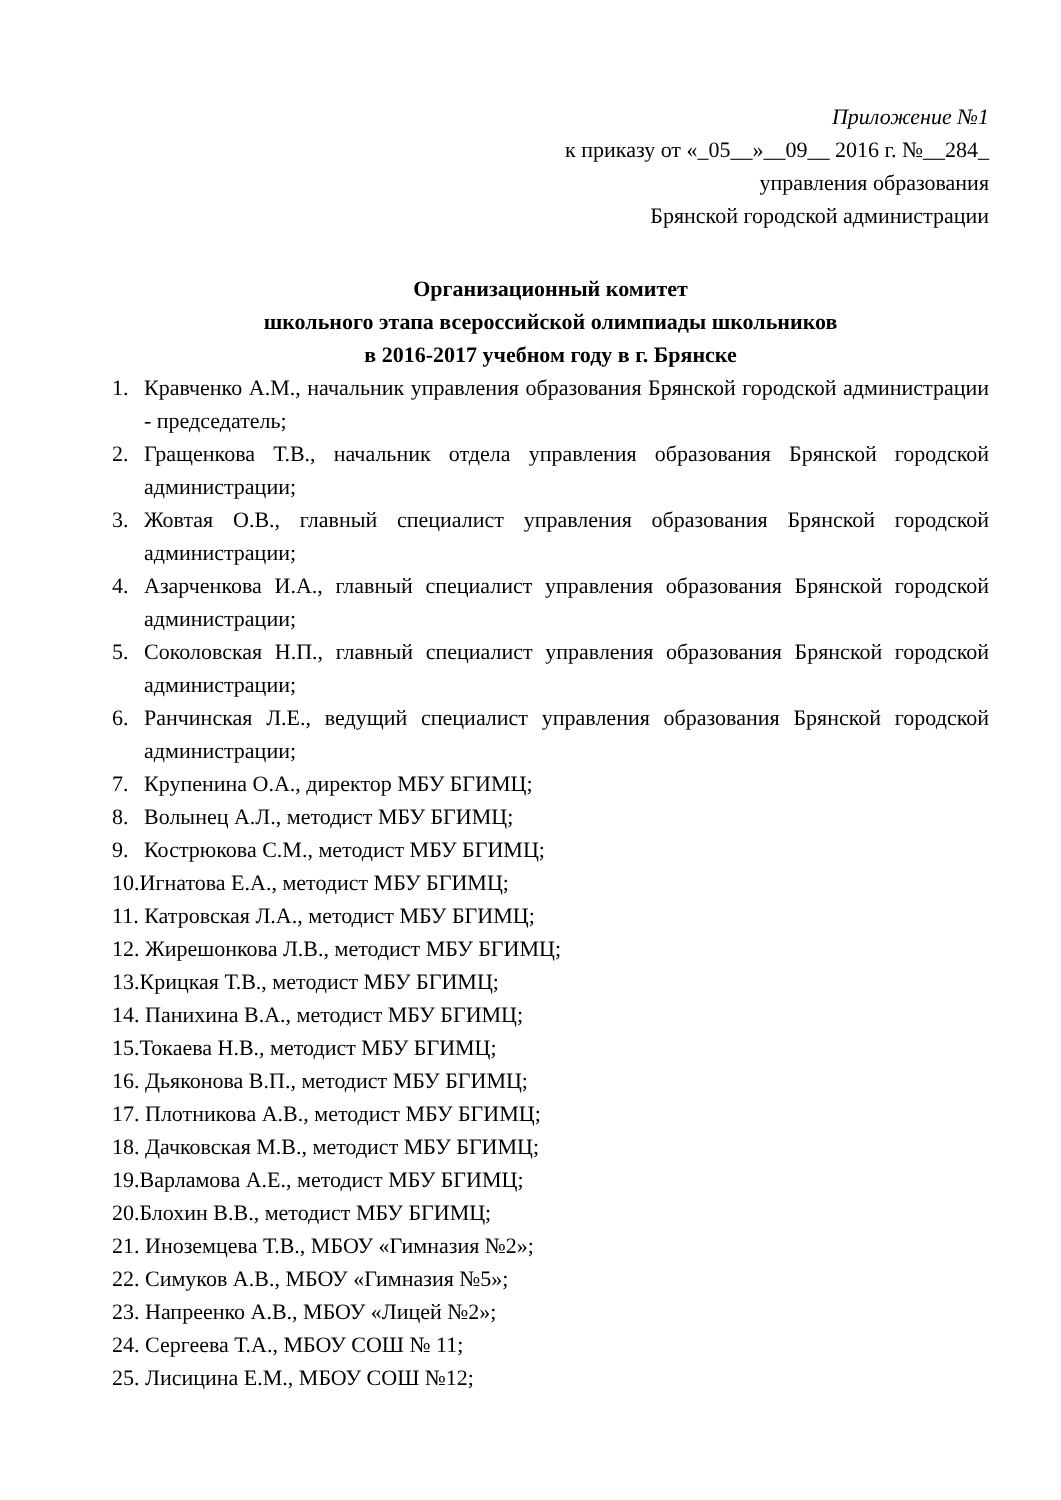Приложение №1
к приказу от «_05__»__09__ 2016 г. №__284_
управления образования
Брянской городской администрации
Организационный комитет
школьного этапа всероссийской олимпиады школьников
в 2016-2017 учебном году в г. Брянске
1. Кравченко А.М., начальник управления образования Брянской городской администрации - председатель;
2. Гращенкова Т.В., начальник отдела управления образования Брянской городской администрации;
3. Жовтая О.В., главный специалист управления образования Брянской городской администрации;
4. Азарченкова И.А., главный специалист управления образования Брянской городской администрации;
5. Соколовская Н.П., главный специалист управления образования Брянской городской администрации;
6. Ранчинская Л.Е., ведущий специалист управления образования Брянской городской администрации;
7. Крупенина О.А., директор МБУ БГИМЦ;
8. Волынец А.Л., методист МБУ БГИМЦ;
9. Кострюкова С.М., методист МБУ БГИМЦ;
10.Игнатова Е.А., методист МБУ БГИМЦ;
11. Катровская Л.А., методист МБУ БГИМЦ;
12. Жирешонкова Л.В., методист МБУ БГИМЦ;
13.Крицкая Т.В., методист МБУ БГИМЦ;
14. Панихина В.А., методист МБУ БГИМЦ;
15.Токаева Н.В., методист МБУ БГИМЦ;
16. Дьяконова В.П., методист МБУ БГИМЦ;
17. Плотникова А.В., методист МБУ БГИМЦ;
18. Дачковская М.В., методист МБУ БГИМЦ;
19.Варламова А.Е., методист МБУ БГИМЦ;
20.Блохин В.В., методист МБУ БГИМЦ;
21. Иноземцева Т.В., МБОУ «Гимназия №2»;
22. Симуков А.В., МБОУ «Гимназия №5»;
23. Напреенко А.В., МБОУ «Лицей №2»;
24. Сергеева Т.А., МБОУ СОШ № 11;
25. Лисицина Е.М., МБОУ СОШ №12;